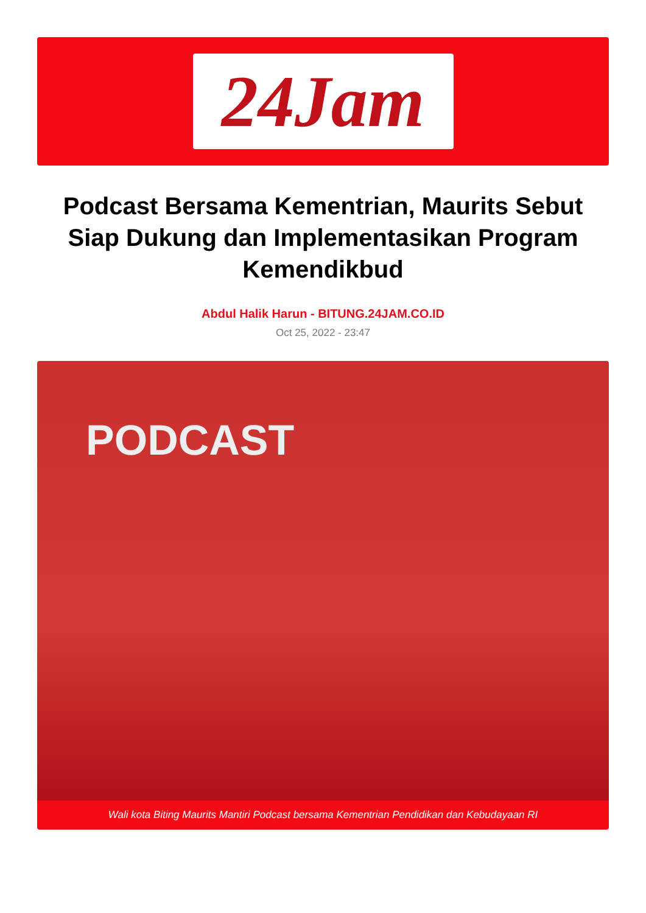24Jam
Podcast Bersama Kementrian, Maurits Sebut Siap Dukung dan Implementasikan Program Kemendikbud
Abdul Halik Harun - BITUNG.24JAM.CO.ID
Oct 25, 2022 - 23:47
PODCAST
Wali kota Biting Maurits Mantiri Podcast bersama Kementrian Pendidikan dan Kebudayaan RI